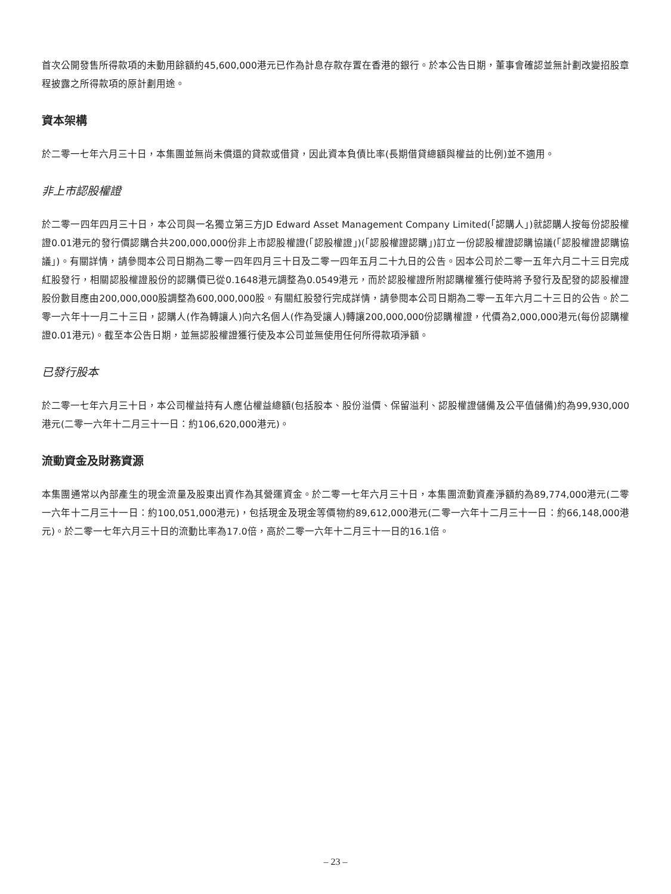首次公開發售所得款項的未動用餘額約45,600,000港元已作為計息存款存置在香港的銀行。於本公告日期，董事會確認並無計劃改變招股章程披露之所得款項的原計劃用途。
資本架構
於二零一七年六月三十日，本集團並無尚未償還的貸款或借貸，因此資本負債比率(長期借貸總額與權益的比例)並不適用。
非上市認股權證
於二零一四年四月三十日，本公司與一名獨立第三方JD Edward Asset Management Company Limited(「認購人」)就認購人按每份認股權證0.01港元的發行價認購合共200,000,000份非上市認股權證(「認股權證」)(「認股權證認購」)訂立一份認股權證認購協議(「認股權證認購協議」)。有關詳情，請參閱本公司日期為二零一四年四月三十日及二零一四年五月二十九日的公告。因本公司於二零一五年六月二十三日完成紅股發行，相關認股權證股份的認購價已從0.1648港元調整為0.0549港元，而於認股權證所附認購權獲行使時將予發行及配發的認股權證股份數目應由200,000,000股調整為600,000,000股。有關紅股發行完成詳情，請參閱本公司日期為二零一五年六月二十三日的公告。於二零一六年十一月二十三日，認購人(作為轉讓人)向六名個人(作為受讓人)轉讓200,000,000份認購權證，代價為2,000,000港元(每份認購權證0.01港元)。截至本公告日期，並無認股權證獲行使及本公司並無使用任何所得款項淨額。
已發行股本
於二零一七年六月三十日，本公司權益持有人應佔權益總額(包括股本、股份溢價、保留溢利、認股權證儲備及公平值儲備)約為99,930,000港元(二零一六年十二月三十一日：約106,620,000港元)。
流動資金及財務資源
本集團通常以內部產生的現金流量及股東出資作為其營運資金。於二零一七年六月三十日，本集團流動資產淨額約為89,774,000港元(二零一六年十二月三十一日：約100,051,000港元)，包括現金及現金等價物約89,612,000港元(二零一六年十二月三十一日：約66,148,000港元)。於二零一七年六月三十日的流動比率為17.0倍，高於二零一六年十二月三十一日的16.1倍。
– 23 –